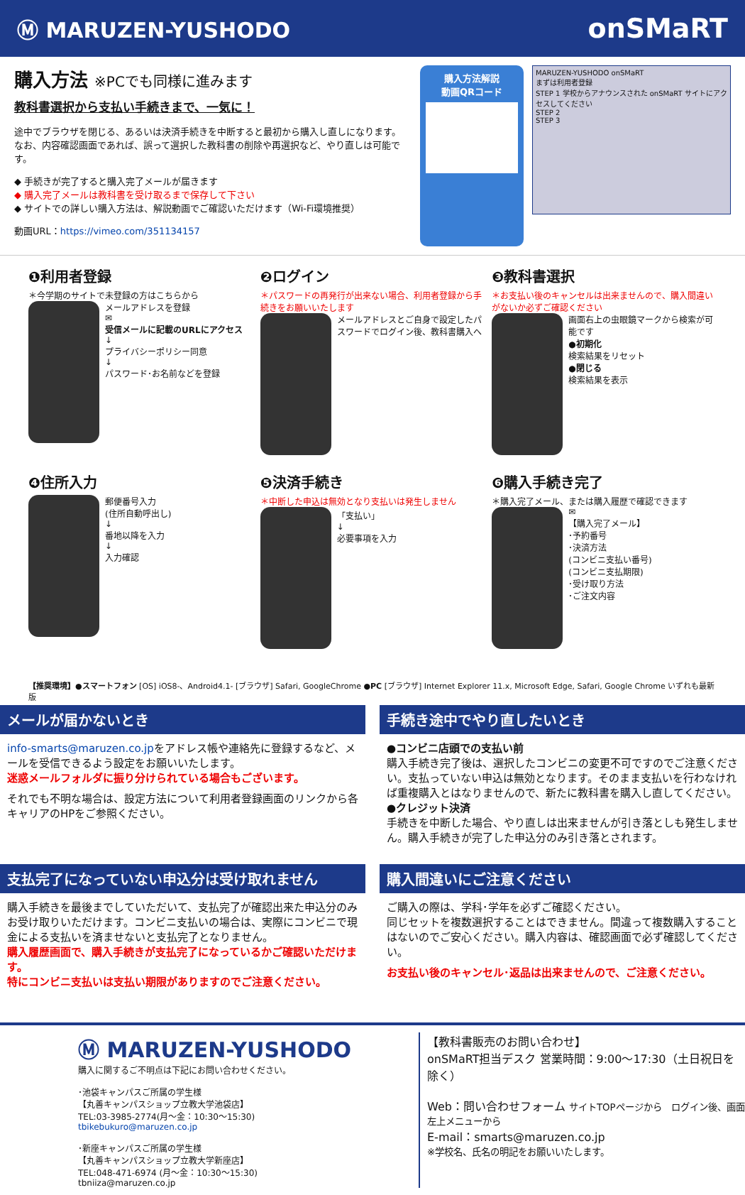Ⓜ MARUZEN-YUSHODO onSMaRT
購入方法 ※PCでも同様に進みます
教科書選択から支払い手続きまで、一気に！
途中でブラウザを閉じる、あるいは決済手続きを中断すると最初から購入し直しになります。
なお、内容確認画面であれば、誤って選択した教科書の削除や再選択など、やり直しは可能です。
◆ 手続きが完了すると購入完了メールが届きます
◆ 購入完了メールは教科書を受け取るまで保存して下さい
◆ サイトでの詳しい購入方法は、解説動画でご確認いただけます（Wi-Fi環境推奨）
動画URL：https://vimeo.com/351134157
購入方法解説
動画QRコード
MARUZEN-YUSHODO onSMaRT
まずは利用者登録
STEP 1 学校からアナウンスされた onSMaRT サイトにアクセスしてください
STEP 2
STEP 3
❶利用者登録
＊今学期のサイトで未登録の方はこちらから
メールアドレスを登録
✉
受信メールに記載のURLにアクセス
↓
プライバシーポリシー同意
↓
パスワード･お名前などを登録
❷ログイン
＊パスワードの再発行が出来ない場合、利用者登録から手続きをお願いいたします
メールアドレスとご自身で設定したパスワードでログイン後、教科書購入へ
❸教科書選択
＊お支払い後のキャンセルは出来ませんので、購入間違いがないか必ずご確認ください
画面右上の虫眼鏡マークから検索が可能です
●初期化
検索結果をリセット
●閉じる
検索結果を表示
❹住所入力
郵便番号入力
(住所自動呼出し)
↓
番地以降を入力
↓
入力確認
❺決済手続き
＊中断した申込は無効となり支払いは発生しません
「支払い」
↓
必要事項を入力
❻購入手続き完了
＊購入完了メール、または購入履歴で確認できます
✉
【購入完了メール】
･予約番号
･決済方法
(コンビニ支払い番号)
(コンビニ支払期限)
･受け取り方法
･ご注文内容
【推奨環境】●スマートフォン [OS] iOS8-、Android4.1- [ブラウザ] Safari, GoogleChrome ●PC [ブラウザ] Internet Explorer 11.x, Microsoft Edge, Safari, Google Chrome いずれも最新版
メールが届かないとき
info-smarts@maruzen.co.jpをアドレス帳や連絡先に登録するなど、メールを受信できるよう設定をお願いいたします。
迷惑メールフォルダに振り分けられている場合もございます。
それでも不明な場合は、設定方法について利用者登録画面のリンクから各キャリアのHPをご参照ください。
手続き途中でやり直したいとき
●コンビニ店頭での支払い前
購入手続き完了後は、選択したコンビニの変更不可ですのでご注意ください。支払っていない申込は無効となります。そのまま支払いを行わなければ重複購入とはなりませんので、新たに教科書を購入し直してください。
●クレジット決済
手続きを中断した場合、やり直しは出来ませんが引き落としも発生しません。購入手続きが完了した申込分のみ引き落とされます。
支払完了になっていない申込分は受け取れません
購入手続きを最後までしていただいて、支払完了が確認出来た申込分のみお受け取りいただけます。コンビニ支払いの場合は、実際にコンビニで現金による支払いを済ませないと支払完了となりません。
購入履歴画面で、購入手続きが支払完了になっているかご確認いただけます。
特にコンビニ支払いは支払い期限がありますのでご注意ください。
購入間違いにご注意ください
ご購入の際は、学科･学年を必ずご確認ください。
同じセットを複数選択することはできません。間違って複数購入することはないのでご安心ください。購入内容は、確認画面で必ず確認してください。
お支払い後のキャンセル･返品は出来ませんので、ご注意ください。
Ⓜ MARUZEN-YUSHODO
購入に関するご不明点は下記にお問い合わせください。
･池袋キャンパスご所属の学生様
【丸善キャンパスショップ立教大学池袋店】
TEL:03-3985-2774(月～金：10:30～15:30)
tbikebukuro@maruzen.co.jp
･新座キャンパスご所属の学生様
【丸善キャンパスショップ立教大学新座店】
TEL:048-471-6974 (月～金：10:30～15:30)
tbniiza@maruzen.co.jp
【教科書販売のお問い合わせ】
onSMaRT担当デスク 営業時間：9:00～17:30（土日祝日を除く）
Web：問い合わせフォーム サイトTOPページから　ログイン後、画面左上メニューから
E-mail：smarts@maruzen.co.jp
※学校名、氏名の明記をお願いいたします。